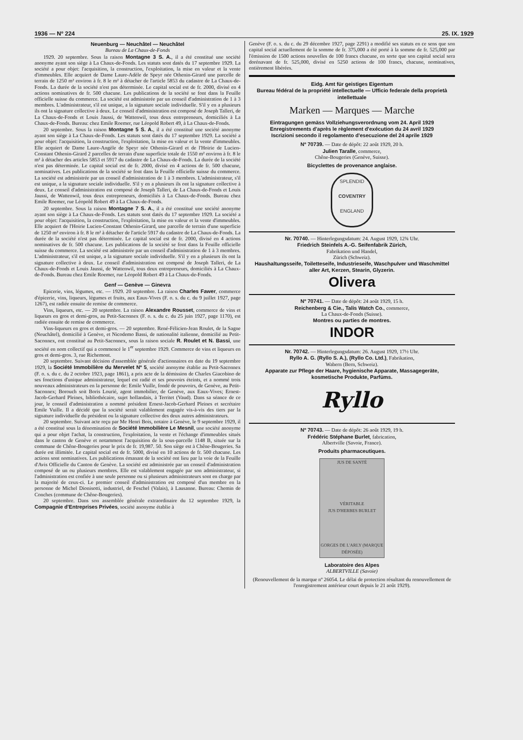1936 — Nº 224 25. IX. 1929
Neuenburg — Neuchâtel — Neuchâtel
Bureau de La Chaux-de-Fonds
1929. 20 septembre. Sous la raison Montagne 3 S. A., il a été constitué une société anonyme ayant son siège à La Chaux-de-Fonds. Les statuts sont datés du 17 septembre 1929. La société a pour objet: l'acquisition, la construction, l'exploitation, la mise en valeur et la vente d'immeubles. Elle acquiert de Dame Laure-Adèle de Speyr née Othenin-Girard une parcelle de terrain de 1250 m² environ à fr. 8 le m² à détacher de l'article 5853 du cadastre de La Chaux-de-Fonds. La durée de la société n'est pas déterminée. Le capital social est de fr. 2000, divisé en 4 actions nominatives de fr. 500 chacune. Les publications de la société se font dans la Feuille officielle suisse du commerce. La société est administrée par un conseil d'administration de 1 à 3 membres. L'administrateur, s'il est unique, a la signature sociale individuelle. S'il y en a plusieurs ils ont la signature collective à deux. Le conseil d'administration est composé de Joseph Talleri, de La Chaux-de-Fonds et Louis Jaussi, de Wattenwil, tous deux entrepreneurs, domiciliés à La Chaux-de-Fonds. Bureau: chez Emile Roemer, rue Léopold Robert 49, à La Chaux-de-Fonds.
20 septembre. Sous la raison Montagne 5 S. A., il a été constitué une société anonyme ayant son siège à La Chaux-de-Fonds. Les statuts sont datés du 17 septembre 1929. La société a pour objet: l'acquisition, la construction, l'exploitation, la mise en valeur et la vente d'immeubles. Elle acquiert de Dame Laure-Angèle de Speyr née Othenin-Girard et de l'Hoirie de Lucien-Constant Othenin-Girard 2 parcelles de terrain d'une superficie totale de 1550 m² environ à fr. 8 le m² à détacher des articles 5853 et 5917 du cadastre de La Chaux-de-Fonds. La durée de la société n'est pas déterminée. Le capital social est de fr. 2000, divisé en 4 actions de fr. 500 chacune, nominatives. Les publications de la société se font dans la Feuille officielle suisse du commerce. La société est administrée par un conseil d'administration de 1 à 3 membres. L'administrateur, s'il est unique, a la signature sociale individuelle. S'il y en a plusieurs ils ont la signature collective à deux. Le conseil d'administration est composé de Joseph Talleri, de La Chaux-de-Fonds et Louis Jaussi, de Wattenwil, tous deux entrepreneurs, domiciliés à La Chaux-de-Fonds. Bureau chez Emile Roemer, rue Léopold Robert 49 à La Chaux-de-Fonds.
20 septembre. Sous la raison Montagne 7 S. A., il a été constitué une société anonyme ayant son siège à La Chaux-de-Fonds. Les statuts sont datés du 17 septembre 1929. La société a pour objet: l'acquisition, la construction, l'exploitation, la mise en valeur et la vente d'immeubles. Elle acquiert de l'Hoirie Lucien-Constant Othenin-Girard, une parcelle de terrain d'une superficie de 1250 m² environ à fr. 8 le m² à détacher de l'article 5917 du cadastre de La Chaux-de-Fonds. La durée de la société n'est pas déterminée. Le capital social est de fr. 2000, divisé en 4 actions nominatives de fr. 500 chacune. Les publications de la société se font dans la Feuille officielle suisse du commerce. La société est administrée par un conseil d'administration de 1 à 3 membres. L'administrateur, s'il est unique, a la signature sociale individuelle. S'il y en a plusieurs ils ont la signature collective à deux. Le conseil d'administration est composé de Joseph Talleri, de La Chaux-de-Fonds et Louis Jaussi, de Wattenwil, tous deux entrepreneurs, domiciliés à La Chaux-de-Fonds. Bureau chez Emile Roemer, rue Léopold Robert 49 à La Chaux-de-Fonds.
Genf — Genève — Ginevra
Epicerie, vins, légumes, etc. — 1929. 20 septembre. La raison Charles Fawer, commerce d'épicerie, vins, liqueurs, légumes et fruits, aux Eaux-Vives (F. o. s. du c. du 9 juillet 1927, page 1267), est radiée ensuite de remise de commerce.
Vins, liqueurs, etc. — 20 septembre. La raison Alexandre Rousset, commerce de vins et liqueurs en gros et demi-gros, au Petit-Saconnex (F. o. s. du c. du 25 juin 1927, page 1170), est radiée ensuite de remise de commerce.
Vins-liqueurs en gros et demi-gros. — 20 septembre. René-Félicien-Jean Roulet, de la Sagne (Neuchâtel), domicilié à Genève, et Nicodemo Bassi, de nationalité italienne, domicilié au Petit-Saconnex, ont constitué au Petit-Saconnex, sous la raison sociale R. Roulet et N. Bassi, une société en nom collectif qui a commencé le 1<sup>er</sup> septembre 1929. Commerce de vins et liqueurs en gros et demi-gros. 3, rue Richemont.
20 septembre. Suivant décision d'assemblée générale d'actionnaires en date du 19 septembre 1929, la Société Immobilière du Mervelet Nº 5, société anonyme établie au Petit-Saconnex (F. o. s. du c. du 2 octobre 1923, page 1861), a pris acte de la démission de Charles Giacobino de ses fonctions d'unique administrateur, lequel est radié et ses pouvoirs éteints, et a nommé trois nouveaux administrateurs en la personne de: Emile Vuille, fondé de pouvoirs, de Genève, au Petit-Saconnex; Borouch soit Boris Lourié, agent immobilier, de Genève, aux Eaux-Vives; Ernest-Jacob-Gerhard Pleines, bibliothécaire, sujet hollandais, à Territet (Vaud). Dans sa séance de ce jour, le conseil d'administration a nommé président Ernest-Jacob-Gerhard Pleines et secrétaire Emile Vuille. Il a décidé que la société serait valablement engagée vis-à-vis des tiers par la signature individuelle du président ou la signature collective des deux autres administrateurs.
20 septembre. Suivant acte reçu par Me Henri Bois, notaire à Genève, le 9 septembre 1929, il a été constitué sous la dénomination de Société Immobilière Le Mesnil, une société anonyme qui a pour objet l'achat, la construction, l'exploitation, la vente et l'échange d'immeubles situés dans le canton de Genève et notamment l'acquisition de la sous-parcelle 1148 B, située sur la commune de Chêne-Bougeries pour le prix de fr. 19,987. 50. Son siège est à Chêne-Bougeries. Sa durée est illimitée. Le capital social est de fr. 5000, divisé en 10 actions de fr. 500 chacune. Les actions sont nominatives. Les publications émanant de la société ont lieu par la voie de la Feuille d'Avis Officielle du Canton de Genève. La société est administrée par un conseil d'administration composé de un ou plusieurs membres. Elle est valablement engagée par son administrateur, si l'administration est confiée à une seule personne ou si plusieurs administrateurs sont en charge par la majorité de ceux-ci. Le premier conseil d'administration est composé d'un membre en la personne de Michel Dionisotti, industriel, de Feschel (Valais), à Lausanne. Bureau: Chemin de Conches (commune de Chêne-Bougeries).
20 septembre. Dans son assemblée générale extraordinaire du 12 septembre 1929, la Compagnie d'Entreprises Privées, société anonyme établie à
Genève (F. o. s. du c. du 29 décembre 1927, page 2291) a modifié ses statuts en ce sens que son capital social actuellement de la somme de fr. 375,000 a été porté à la somme de fr. 525,000 par l'émission de 1500 actions nouvelles de 100 francs chacune, en sorte que son capital social sera dorénavant de fr. 525,000, divisé en 5250 actions de 100 francs, chacune, nominatives, entièrement libérées.
Eidg. Amt für geistiges Eigentum
Bureau fédéral de la propriété intellectuelle — Ufficio federale della proprietà intellettuale
Marken — Marques — Marche
Eintragungen gemäss Vollziehungsverordnung vom 24. April 1929
Enregistrements d'après le règlement d'exécution du 24 avril 1929
Iscrizioni secondo il regolamento d'esecuzione del 24 aprile 1929
Nº 70739. — Date de dépôt: 22 août 1929, 20 h.
Julien Taralle, commerce,
Chêne-Bougeries (Genève, Suisse).
Bicyclettes de provenance anglaise.
SPLENDID
COVENTRY
ENGLAND
Nr. 70740. — Hinterlegungsdatum: 24. August 1929, 12¾ Uhr.
Friedrich Steinfels A.-G. Seifenfabrik Zürich,
Fabrikation und Handel,
Zürich (Schweiz).
Haushaltungsseife, Toiletteseife, Industrieseife, Waschpulver und Waschmittel aller Art, Kerzen, Stearin, Glyzerin.
Olivera
Nº 70741. — Date de dépôt: 24 août 1929, 15 h.
Reichenberg & Cie., Talis Watch Co., commerce,
La Chaux-de-Fonds (Suisse).
Montres ou parties de montres.
INDOR
Nr. 70742. — Hinterlegungsdatum: 26. August 1929, 17½ Uhr.
Ryllo A. G. (Ryllo S. A.), (Ryllo Co. Ltd.), Fabrikation,
Wabern (Bern, Schweiz).
Apparate zur Pflege der Haare, hygienische Apparate, Massagegeräte, kosmetische Produkte, Parfüms.
Ryllo
Nº 70743. — Date de dépôt: 26 août 1929, 19 h.
Frédéric Stéphane Burlet, fabrication,
Albertville (Savoie, France).
Produits pharmaceutiques.
JUS DE SANTÉ
VÉRITABLE
JUS D'HERBES BURLET
GORGES DE L'ARLY (MARQUE DÉPOSÉE)
Laboratoire des Alpes
ALBERTVILLE (Savoie)
(Renouvellement de la marque nº 26054. Le délai de protection résultant du renouvellement de l'enregistrement antérieur court depuis le 21 août 1929).